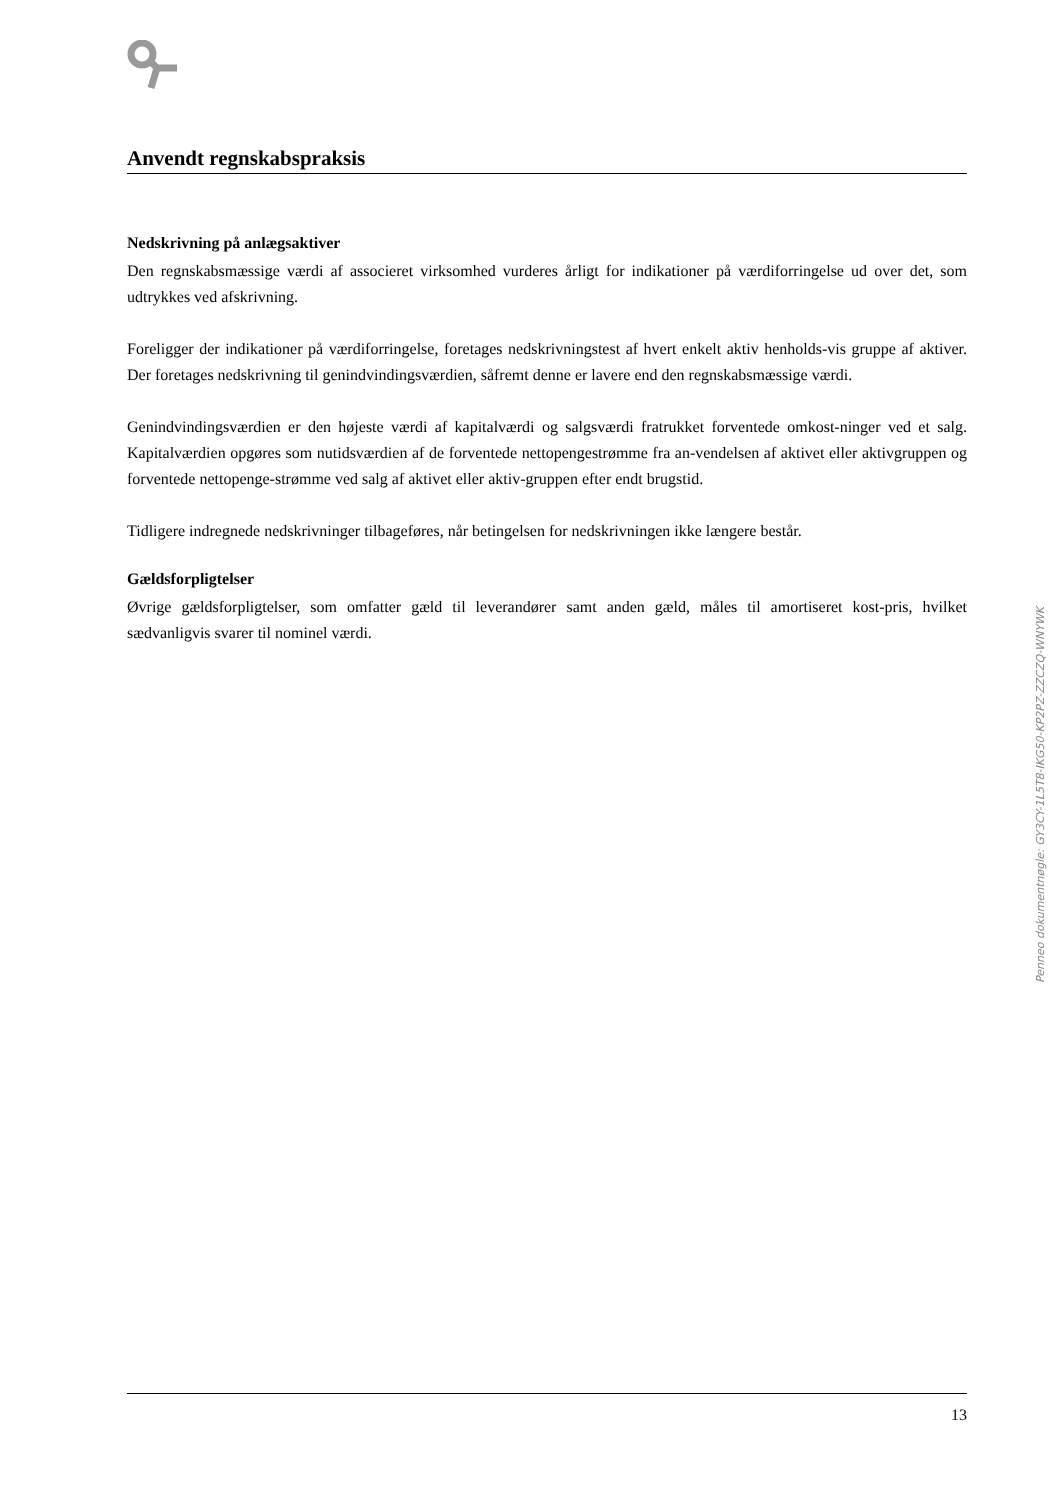Anvendt regnskabspraksis
Nedskrivning på anlægsaktiver
Den regnskabsmæssige værdi af associeret virksomhed vurderes årligt for indikationer på værdiforringelse ud over det, som udtrykkes ved afskrivning.
Foreligger der indikationer på værdiforringelse, foretages nedskrivningstest af hvert enkelt aktiv henholds-vis gruppe af aktiver. Der foretages nedskrivning til genindvindingsværdien, såfremt denne er lavere end den regnskabsmæssige værdi.
Genindvindingsværdien er den højeste værdi af kapitalværdi og salgsværdi fratrukket forventede omkost-ninger ved et salg. Kapitalværdien opgøres som nutidsværdien af de forventede nettopengestrømme fra an-vendelsen af aktivet eller aktivgruppen og forventede nettopenge-strømme ved salg af aktivet eller aktiv-gruppen efter endt brugstid.
Tidligere indregnede nedskrivninger tilbageføres, når betingelsen for nedskrivningen ikke længere består.
Gældsforpligtelser
Øvrige gældsforpligtelser, som omfatter gæld til leverandører samt anden gæld, måles til amortiseret kost-pris, hvilket sædvanligvis svarer til nominel værdi.
Penneo dokumentnøgle: GY3CY-1L5T8-IKG50-KP2PZ-ZZCZQ-WNYWK
13